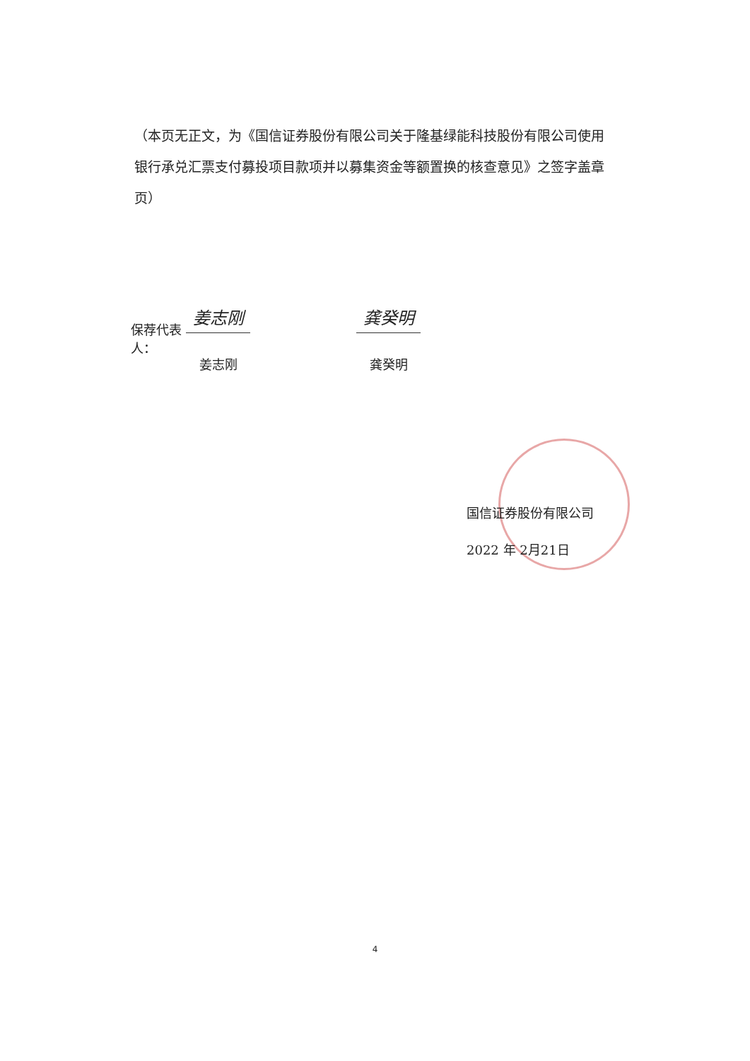（本页无正文，为《国信证券股份有限公司关于隆基绿能科技股份有限公司使用银行承兑汇票支付募投项目款项并以募集资金等额置换的核查意见》之签字盖章页）
保荐代表人：
姜志刚
姜志刚
龚癸明
龚癸明
国信证券股份有限公司
2022 年 2月21日
4